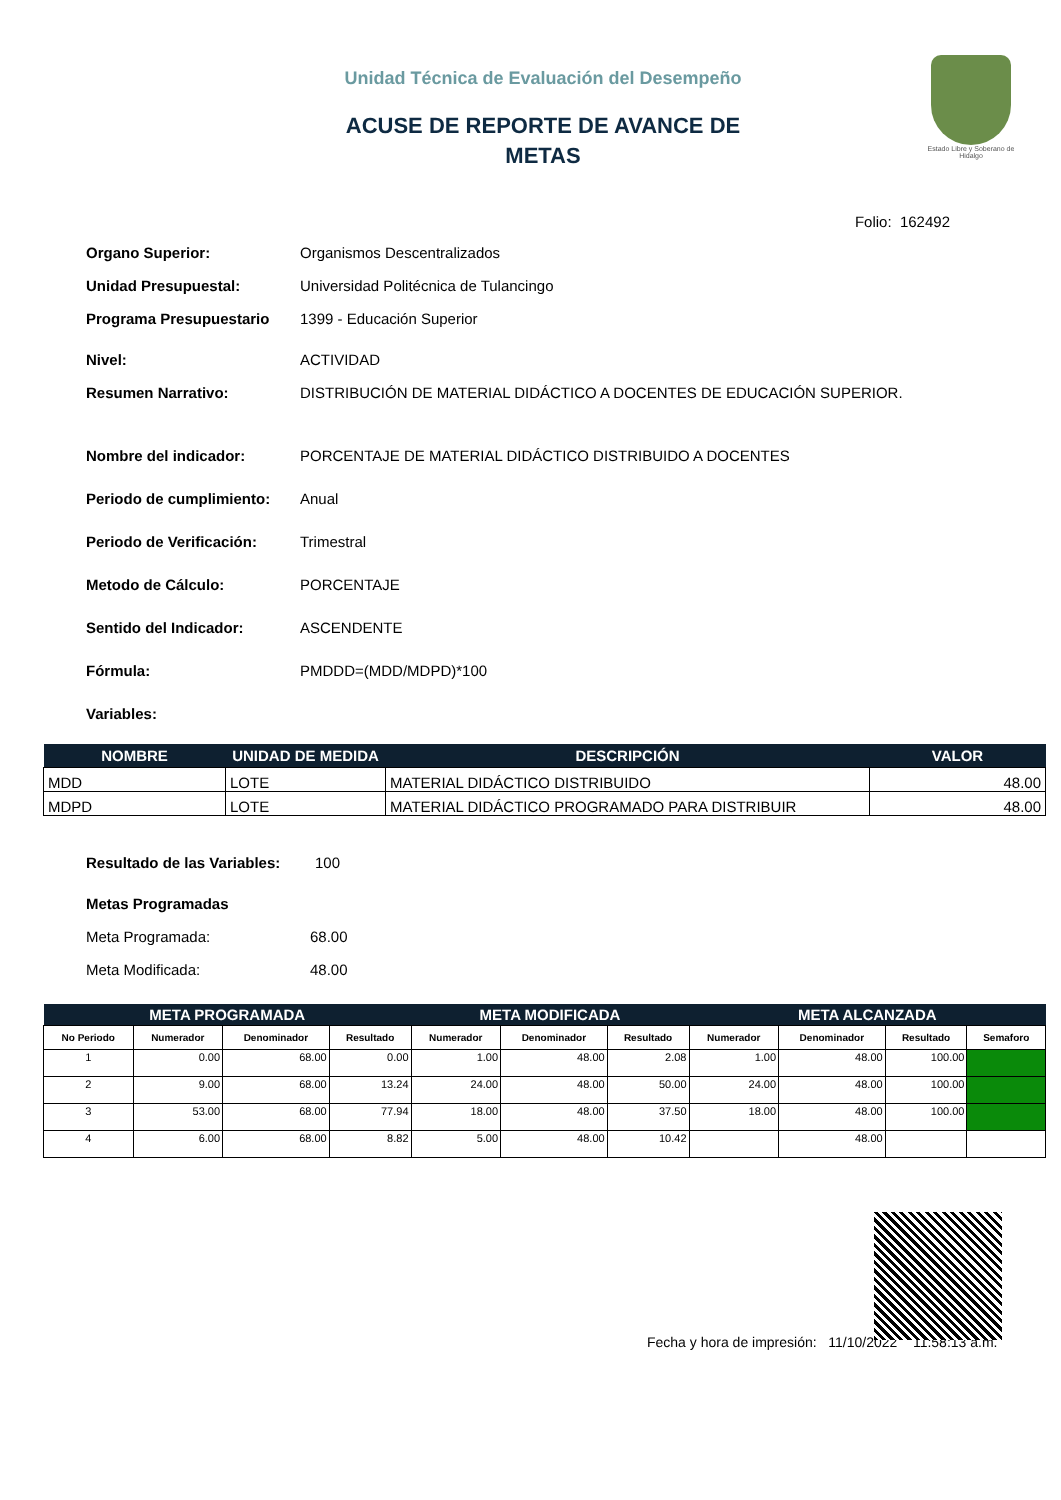Unidad Técnica de Evaluación del Desempeño
ACUSE DE REPORTE DE AVANCE DE
METAS
Estado Libre y Soberano de Hidalgo
Folio: 162492
Organo Superior: Organismos Descentralizados
Unidad Presupuestal: Universidad Politécnica de Tulancingo
Programa Presupuestario 1399 - Educación Superior
Nivel: ACTIVIDAD
Resumen Narrativo: DISTRIBUCIÓN DE MATERIAL DIDÁCTICO A DOCENTES DE EDUCACIÓN SUPERIOR.
Nombre del indicador: PORCENTAJE DE MATERIAL DIDÁCTICO DISTRIBUIDO A DOCENTES
Periodo de cumplimiento:
Anual
Periodo de Verificación:
Trimestral
Metodo de Cálculo: PORCENTAJE
Sentido del Indicador: ASCENDENTE
Fórmula: PMDDD=(MDD/MDPD)*100
Variables:
| NOMBRE | UNIDAD DE MEDIDA | DESCRIPCIÓN | VALOR |
| --- | --- | --- | --- |
| MDD | LOTE | MATERIAL DIDÁCTICO DISTRIBUIDO | 48.00 |
| MDPD | LOTE | MATERIAL DIDÁCTICO PROGRAMADO PARA DISTRIBUIR | 48.00 |
Resultado de las Variables:
100
Metas Programadas
Meta Programada: 68.00
Meta Modificada: 48.00
| META PROGRAMADA | | | | META MODIFICADA | | | META ALCANZADA | | | |
| --- | --- | --- | --- | --- | --- | --- | --- | --- | --- | --- |
| No Periodo | Numerador | Denominador | Resultado | Numerador | Denominador | Resultado | Numerador | Denominador | Resultado | Semaforo |
| 1 | 0.00 | 68.00 | 0.00 | 1.00 | 48.00 | 2.08 | 1.00 | 48.00 | 100.00 | |
| 2 | 9.00 | 68.00 | 13.24 | 24.00 | 48.00 | 50.00 | 24.00 | 48.00 | 100.00 | |
| 3 | 53.00 | 68.00 | 77.94 | 18.00 | 48.00 | 37.50 | 18.00 | 48.00 | 100.00 | |
| 4 | 6.00 | 68.00 | 8.82 | 5.00 | 48.00 | 10.42 | | 48.00 | | |
Fecha y hora de impresión: 11/10/2022 11:58:13 a.m.